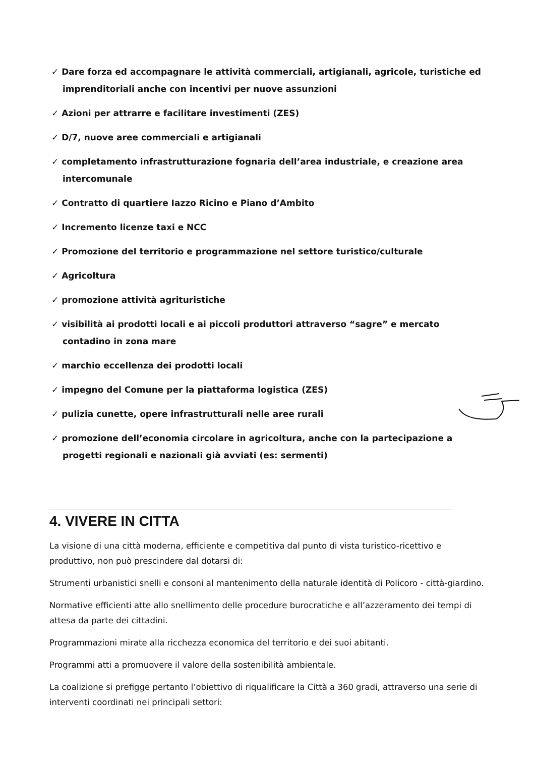✓ Dare forza ed accompagnare le attività commerciali, artigianali, agricole, turistiche ed imprenditoriali anche con incentivi per nuove assunzioni
✓ Azioni per attrarre e facilitare investimenti (ZES)
✓ D/7, nuove aree commerciali e artigianali
✓ completamento infrastrutturazione fognaria dell’area industriale, e creazione area intercomunale
✓ Contratto di quartiere Iazzo Ricino e Piano d’Ambito
✓ Incremento licenze taxi e NCC
✓ Promozione del territorio e programmazione nel settore turistico/culturale
✓ Agricoltura
✓ promozione attività agrituristiche
✓ visibilità ai prodotti locali e ai piccoli produttori attraverso “sagre” e mercato contadino in zona mare
✓ marchio eccellenza dei prodotti locali
✓ impegno del Comune per la piattaforma logistica (ZES)
✓ pulizia cunette, opere infrastrutturali nelle aree rurali
✓ promozione dell’economia circolare in agricoltura, anche con la partecipazione a progetti regionali e nazionali già avviati (es: sermenti)
4. VIVERE IN CITTA
La visione di una città moderna, efficiente e competitiva dal punto di vista turistico-ricettivo e produttivo, non può prescindere dal dotarsi di:
Strumenti urbanistici snelli e consoni al mantenimento della naturale identità di Policoro - città-giardino.
Normative efficienti atte allo snellimento delle procedure burocratiche e all’azzeramento dei tempi di attesa da parte dei cittadini.
Programmazioni mirate alla ricchezza economica del territorio e dei suoi abitanti.
Programmi atti a promuovere il valore della sostenibilità ambientale.
La coalizione si prefigge pertanto l’obiettivo di riqualificare la Città a 360 gradi, attraverso una serie di interventi coordinati nei principali settori: